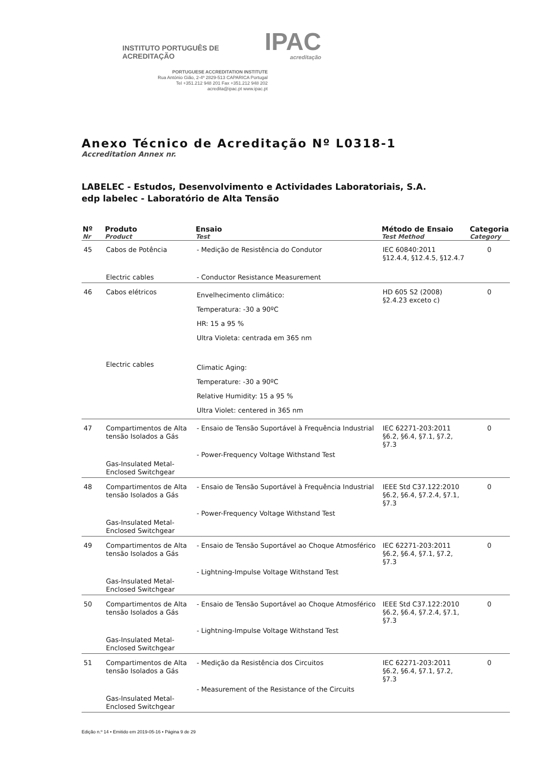INSTITUTO PORTUGUÊS DE ACREDITAÇÃO IPAC
acreditação
PORTUGUESE ACCREDITATION INSTITUTE
Rua António Gião, 2-4º 2829-513 CAPARICA Portugal
Tel +351.212 948 201 Fax +351.212 948 202
acredita@ipac.pt www.ipac.pt
Anexo Técnico de Acreditação Nº L0318-1
Accreditation Annex nr.
LABELEC - Estudos, Desenvolvimento e Actividades Laboratoriais, S.A.
edp labelec - Laboratório de Alta Tensão
| Nº Nr | Produto Product | Ensaio Test | Método de Ensaio Test Method | Categoria Category |
| --- | --- | --- | --- | --- |
| 45 | Cabos de Potência | - Medição de Resistência do Condutor | IEC 60840:2011 §12.4.4, §12.4.5, §12.4.7 | 0 |
| | Electric cables | - Conductor Resistance Measurement | | |
| 46 | Cabos elétricos | Envelhecimento climático: Temperatura: -30 a 90ºC HR: 15 a 95 % Ultra Violeta: centrada em 365 nm | HD 605 S2 (2008) §2.4.23 exceto c) | 0 |
| | Electric cables | Climatic Aging: Temperature: -30 a 90ºC Relative Humidity: 15 a 95 % Ultra Violet: centered in 365 nm | | |
| 47 | Compartimentos de Alta tensão Isolados a Gás | - Ensaio de Tensão Suportável à Frequência Industrial | IEC 62271-203:2011 §6.2, §6.4, §7.1, §7.2, §7.3 | 0 |
| | Gas-Insulated Metal-Enclosed Switchgear | - Power-Frequency Voltage Withstand Test | | |
| 48 | Compartimentos de Alta tensão Isolados a Gás | - Ensaio de Tensão Suportável à Frequência Industrial | IEEE Std C37.122:2010 §6.2, §6.4, §7.2.4, §7.1, §7.3 | 0 |
| | Gas-Insulated Metal-Enclosed Switchgear | - Power-Frequency Voltage Withstand Test | | |
| 49 | Compartimentos de Alta tensão Isolados a Gás | - Ensaio de Tensão Suportável ao Choque Atmosférico | IEC 62271-203:2011 §6.2, §6.4, §7.1, §7.2, §7.3 | 0 |
| | Gas-Insulated Metal-Enclosed Switchgear | - Lightning-Impulse Voltage Withstand Test | | |
| 50 | Compartimentos de Alta tensão Isolados a Gás | - Ensaio de Tensão Suportável ao Choque Atmosférico | IEEE Std C37.122:2010 §6.2, §6.4, §7.2.4, §7.1, §7.3 | 0 |
| | Gas-Insulated Metal-Enclosed Switchgear | - Lightning-Impulse Voltage Withstand Test | | |
| 51 | Compartimentos de Alta tensão Isolados a Gás | - Medição da Resistência dos Circuitos | IEC 62271-203:2011 §6.2, §6.4, §7.1, §7.2, §7.3 | 0 |
| | Gas-Insulated Metal-Enclosed Switchgear | - Measurement of the Resistance of the Circuits | | |
Edição n.º 14 • Emitido em 2019-05-16 • Página 9 de 29